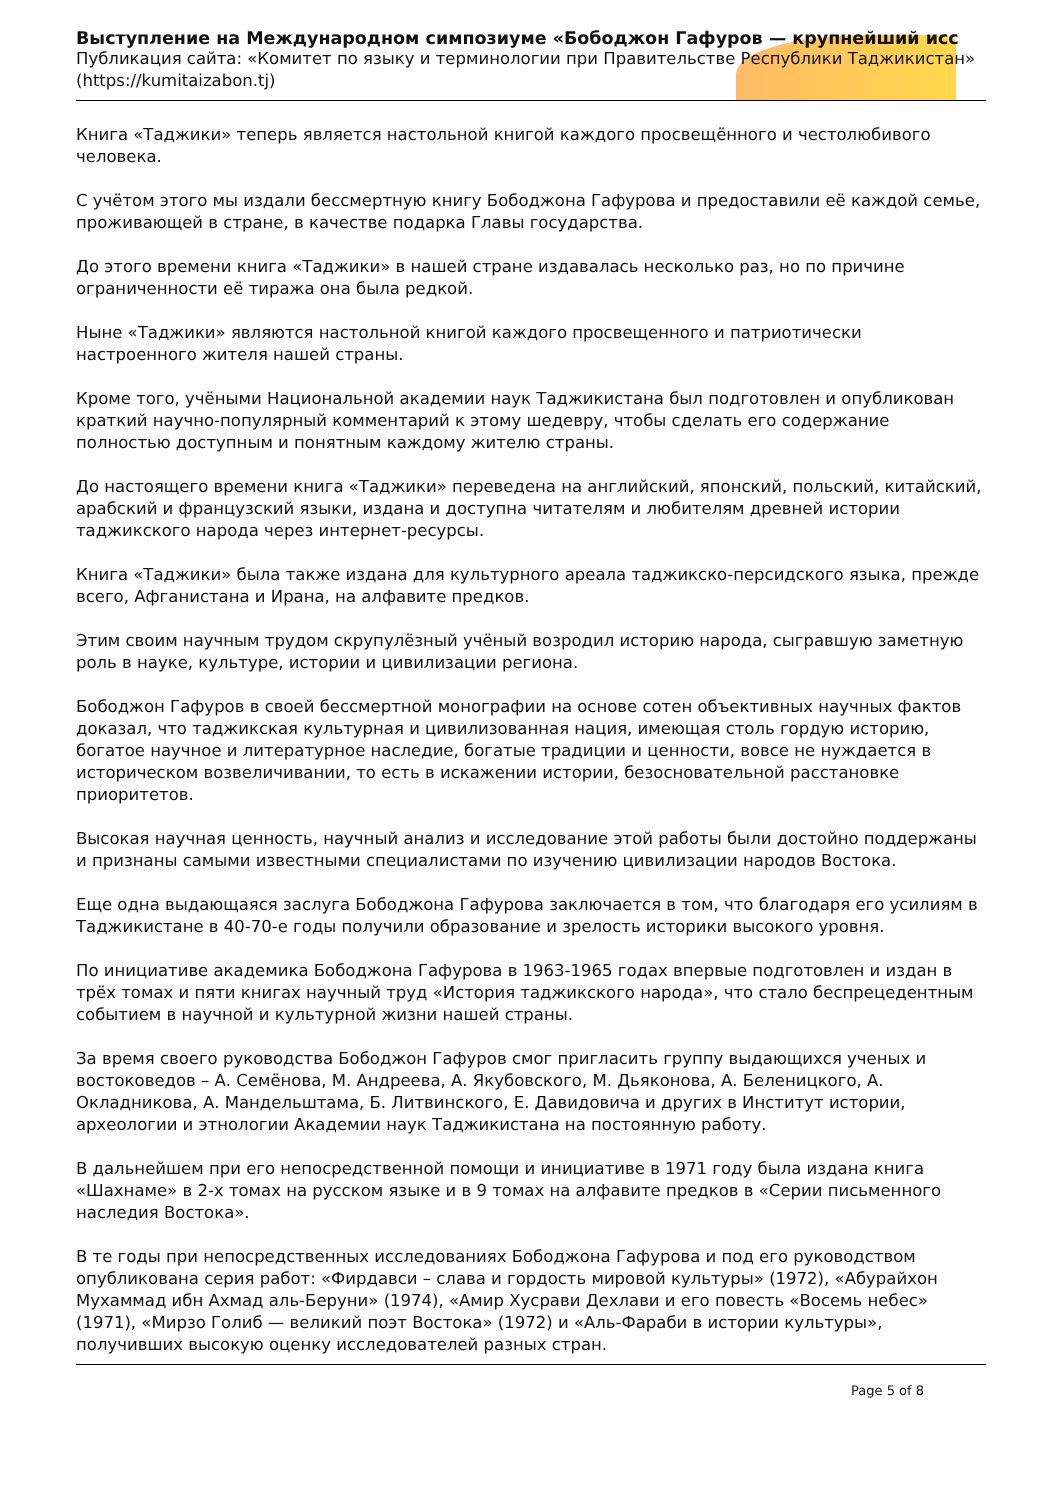Выступление на Международном симпозиуме «Бободжон Гафуров — крупнейший исс
Публикация сайта: «Комитет по языку и терминологии при Правительстве Республики Таджикистан» (https://kumitaizabon.tj)
Книга «Таджики» теперь является настольной книгой каждого просвещённого и честолюбивого человека.
С учётом этого мы издали бессмертную книгу Бободжона Гафурова и предоставили её каждой семье, проживающей в стране, в качестве подарка Главы государства.
До этого времени книга «Таджики» в нашей стране издавалась несколько раз, но по причине ограниченности её тиража она была редкой.
Ныне «Таджики» являются настольной книгой каждого просвещенного и патриотически настроенного жителя нашей страны.
Кроме того, учёными Национальной академии наук Таджикистана был подготовлен и опубликован краткий научно-популярный комментарий к этому шедевру, чтобы сделать его содержание полностью доступным и понятным каждому жителю страны.
До настоящего времени книга «Таджики» переведена на английский, японский, польский, китайский, арабский и французский языки, издана и доступна читателям и любителям древней истории таджикского народа через интернет-ресурсы.
Книга «Таджики» была также издана для культурного ареала таджикско-персидского языка, прежде всего, Афганистана и Ирана, на алфавите предков.
Этим своим научным трудом скрупулёзный учёный возродил историю народа, сыгравшую заметную роль в науке, культуре, истории и цивилизации региона.
Бободжон Гафуров в своей бессмертной монографии на основе сотен объективных научных фактов доказал, что таджикская культурная и цивилизованная нация, имеющая столь гордую историю, богатое научное и литературное наследие, богатые традиции и ценности, вовсе не нуждается в историческом возвеличивании, то есть в искажении истории, безосновательной расстановке приоритетов.
Высокая научная ценность, научный анализ и исследование этой работы были достойно поддержаны и признаны самыми известными специалистами по изучению цивилизации народов Востока.
Еще одна выдающаяся заслуга Бободжона Гафурова заключается в том, что благодаря его усилиям в Таджикистане в 40-70-е годы получили образование и зрелость историки высокого уровня.
По инициативе академика Бободжона Гафурова в 1963-1965 годах впервые подготовлен и издан в трёх томах и пяти книгах научный труд «История таджикского народа», что стало беспрецедентным событием в научной и культурной жизни нашей страны.
За время своего руководства Бободжон Гафуров смог пригласить группу выдающихся ученых и востоковедов – А. Семёнова, М. Андреева, А. Якубовского, М. Дьяконова, А. Беленицкого, А. Окладникова, А. Мандельштама, Б. Литвинского, Е. Давидовича и других в Институт истории, археологии и этнологии Академии наук Таджикистана на постоянную работу.
В дальнейшем при его непосредственной помощи и инициативе в 1971 году была издана книга «Шахнаме» в 2-х томах на русском языке и в 9 томах на алфавите предков в «Серии письменного наследия Востока».
В те годы при непосредственных исследованиях Бободжона Гафурова и под его руководством опубликована серия работ: «Фирдавси – слава и гордость мировой культуры» (1972), «Абурайхон Мухаммад ибн Ахмад аль-Беруни» (1974), «Амир Хусрави Дехлави и его повесть «Восемь небес» (1971), «Мирзо Голиб — великий поэт Востока» (1972) и «Аль-Фараби в истории культуры», получивших высокую оценку исследователей разных стран.
Page 5 of 8